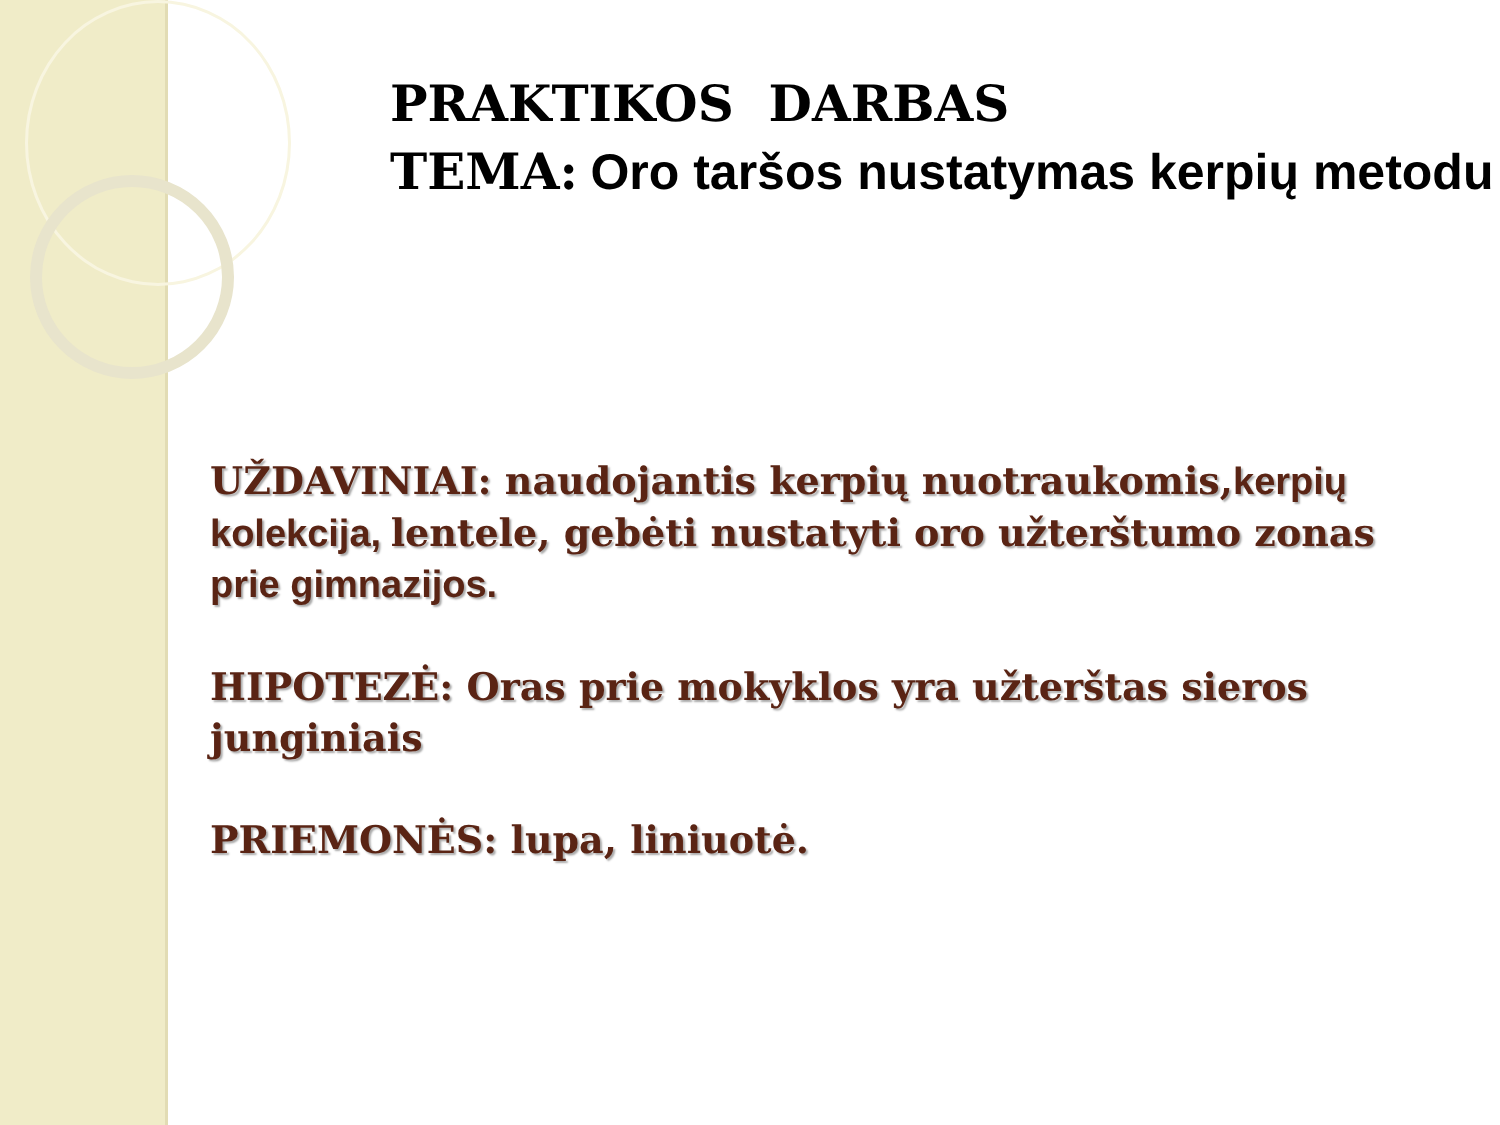PRAKTIKOS DARBAS
TEMA: Oro taršos nustatymas kerpių metodu
UŽDAVINIAI: naudojantis kerpių nuotraukomis, kerpių kolekcija, lentele, gebėti nustatyti oro užterštumo zonas prie gimnazijos.
HIPOTEZĖ: Oras prie mokyklos yra užterštas sieros junginiais
PRIEMONĖS: lupa, liniuotė.